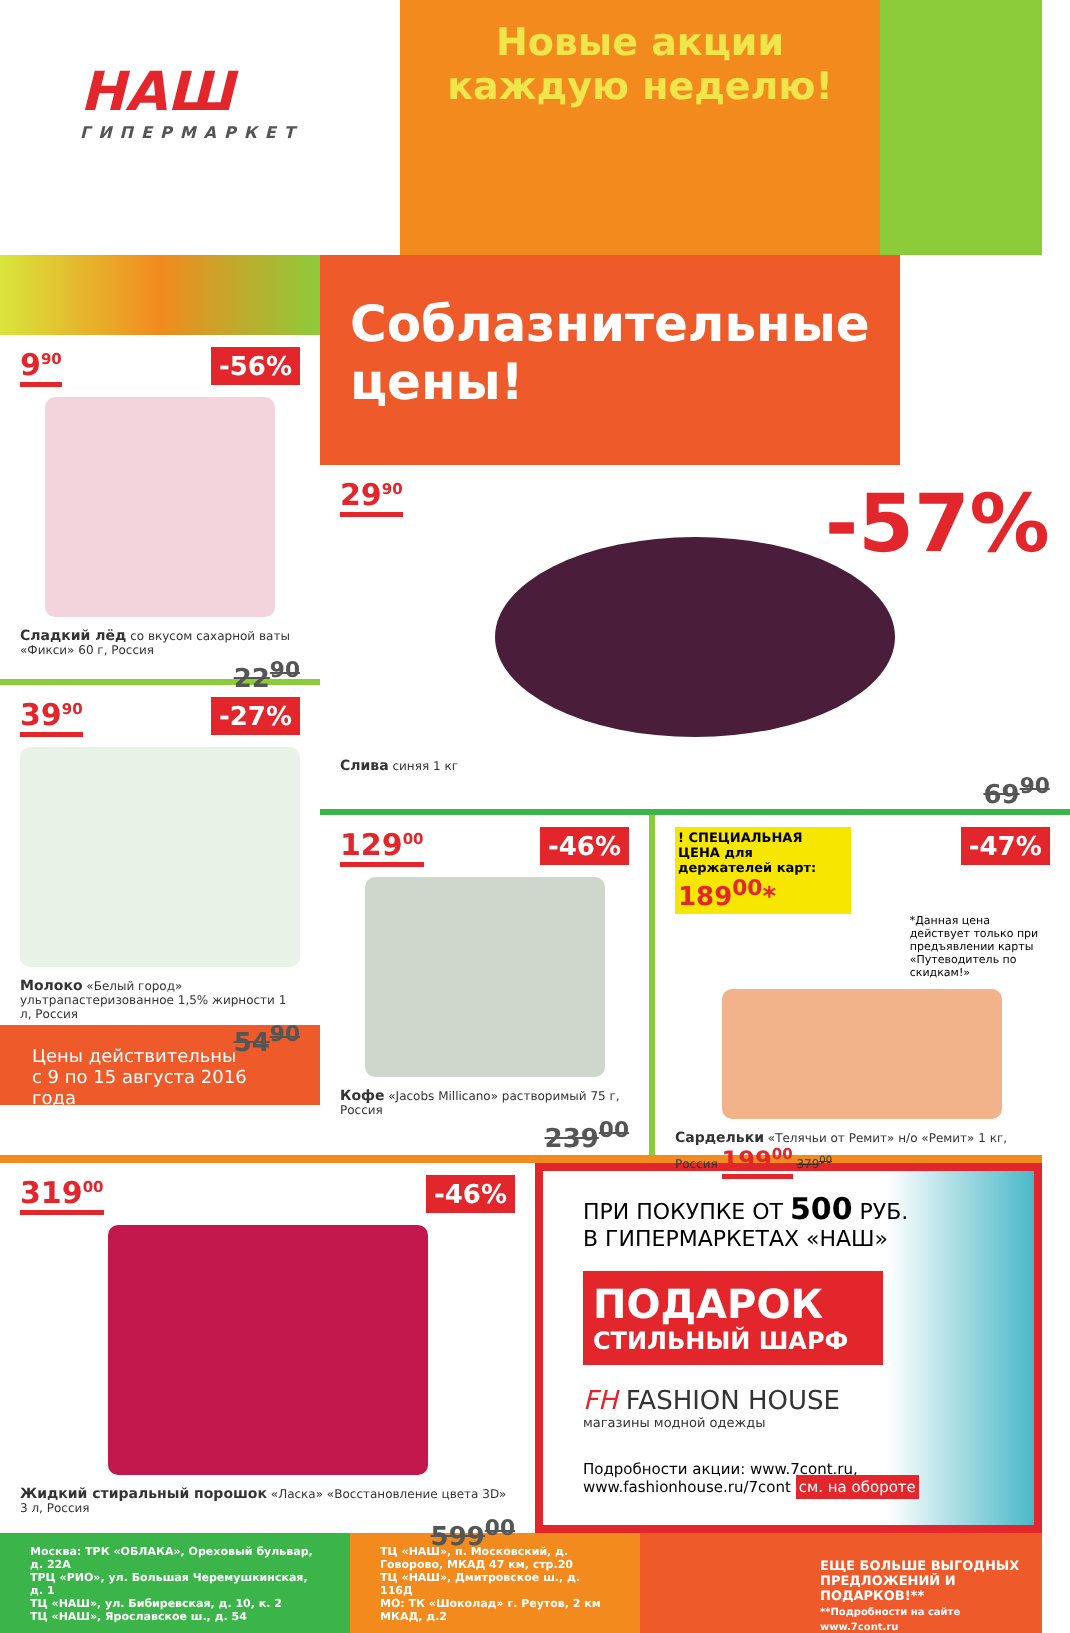НАШ
ГИПЕРМАРКЕТ
Новые акции
каждую неделю!
9<sup>90</sup> -56%
Сладкий лёд со вкусом сахарной ваты «Фикси» 60 г, Россия
22<sup>90</sup>
39<sup>90</sup> -27%
Молоко «Белый город» ультрапастеризованное 1,5% жирности 1 л, Россия
54<sup>90</sup>
Цены действительны
с 9 по 15 августа 2016 года
Соблазнительные цены!
29<sup>90</sup> -57%
Слива синяя 1 кг
69<sup>90</sup>
129<sup>00</sup> -46%
Кофе «Jacobs Millicano» растворимый 75 г, Россия
239<sup>00</sup>
-47%
! СПЕЦИАЛЬНАЯ ЦЕНА для держателей карт:
189<sup>00</sup>*
*Данная цена действует только при предъявлении карты «Путеводитель по скидкам!»
Сардельки «Телячьи от Ремит» н/о «Ремит» 1 кг, Россия 199<sup>00</sup> 379<sup>00</sup>
319<sup>00</sup> -46%
Жидкий стиральный порошок «Ласка» «Восстановление цвета 3D» 3 л, Россия
599<sup>00</sup>
ПРИ ПОКУПКЕ ОТ 500 РУБ.
В ГИПЕРМАРКЕТАХ «НАШ»
ПОДАРОК
СТИЛЬНЫЙ ШАРФ
FH FASHION HOUSE
магазины модной одежды
Подробности акции: www.7cont.ru,
www.fashionhouse.ru/7cont см. на обороте
Москва: ТРК «ОБЛАКА», Ореховый бульвар, д. 22А
ТРЦ «РИО», ул. Большая Черемушкинская, д. 1
ТЦ «НАШ», ул. Бибиревская, д. 10, к. 2
ТЦ «НАШ», Ярославское ш., д. 54
ТЦ «НАШ», п. Московский, д. Говорово, МКАД 47 км, стр.20
ТЦ «НАШ», Дмитровское ш., д. 116Д
МО: ТК «Шоколад» г. Реутов, 2 км МКАД, д.2
ЕЩЕ БОЛЬШЕ ВЫГОДНЫХ ПРЕДЛОЖЕНИЙ И ПОДАРКОВ!**
**Подробности на сайте www.7cont.ru